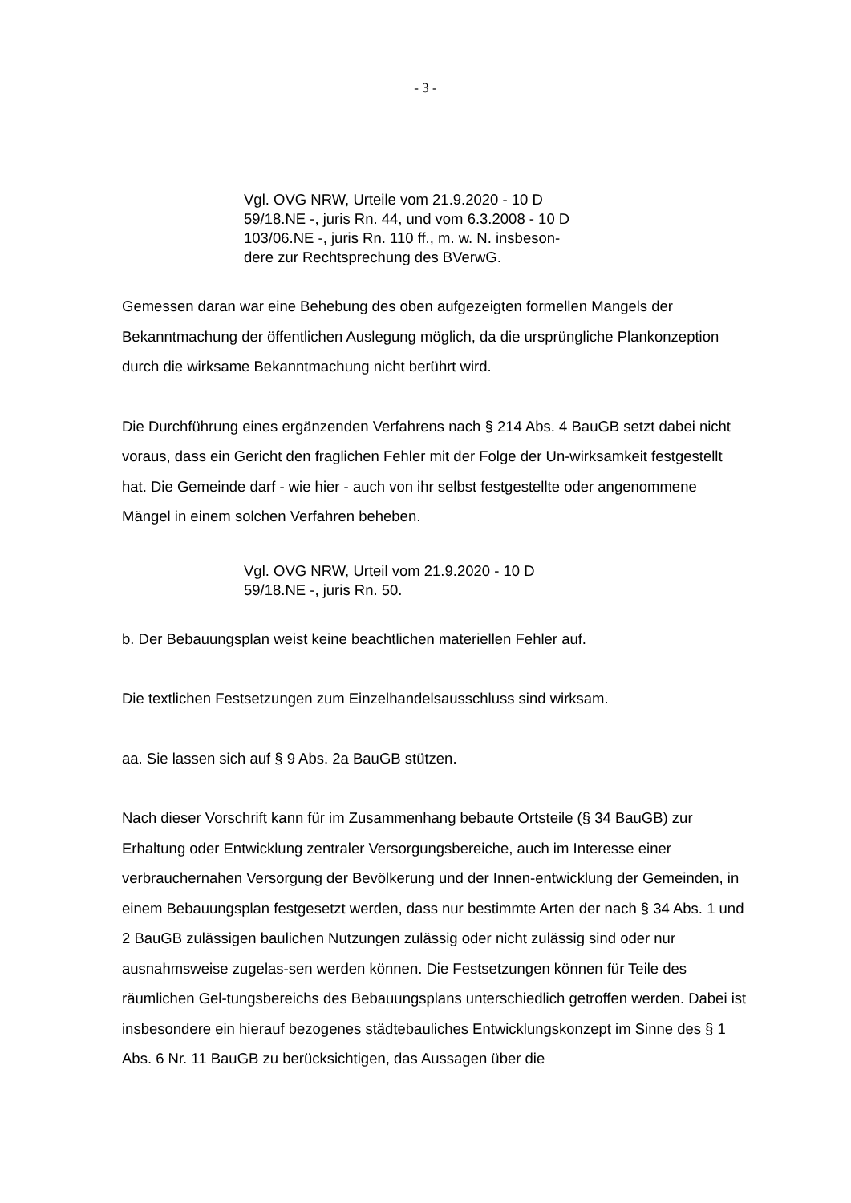- 3 -
Vgl. OVG NRW, Urteile vom 21.9.2020 - 10 D
59/18.NE -, juris Rn. 44, und vom 6.3.2008 - 10 D
103/06.NE -, juris Rn. 110 ff., m. w. N. insbeson-
dere zur Rechtsprechung des BVerwG.
Gemessen daran war eine Behebung des oben aufgezeigten formellen Mangels der Bekanntmachung der öffentlichen Auslegung möglich, da die ursprüngliche Plankonzeption durch die wirksame Bekanntmachung nicht berührt wird.
Die Durchführung eines ergänzenden Verfahrens nach § 214 Abs. 4 BauGB setzt dabei nicht voraus, dass ein Gericht den fraglichen Fehler mit der Folge der Un-wirksamkeit festgestellt hat. Die Gemeinde darf - wie hier - auch von ihr selbst festgestellte oder angenommene Mängel in einem solchen Verfahren beheben.
Vgl. OVG NRW, Urteil vom 21.9.2020 - 10 D
59/18.NE -, juris Rn. 50.
b. Der Bebauungsplan weist keine beachtlichen materiellen Fehler auf.
Die textlichen Festsetzungen zum Einzelhandelsausschluss sind wirksam.
aa. Sie lassen sich auf § 9 Abs. 2a BauGB stützen.
Nach dieser Vorschrift kann für im Zusammenhang bebaute Ortsteile (§ 34 BauGB) zur Erhaltung oder Entwicklung zentraler Versorgungsbereiche, auch im Interesse einer verbrauchernahen Versorgung der Bevölkerung und der Innen-entwicklung der Gemeinden, in einem Bebauungsplan festgesetzt werden, dass nur bestimmte Arten der nach § 34 Abs. 1 und 2 BauGB zulässigen baulichen Nutzungen zulässig oder nicht zulässig sind oder nur ausnahmsweise zugelas-sen werden können. Die Festsetzungen können für Teile des räumlichen Gel-tungsbereichs des Bebauungsplans unterschiedlich getroffen werden. Dabei ist insbesondere ein hierauf bezogenes städtebauliches Entwicklungskonzept im Sinne des § 1 Abs. 6 Nr. 11 BauGB zu berücksichtigen, das Aussagen über die